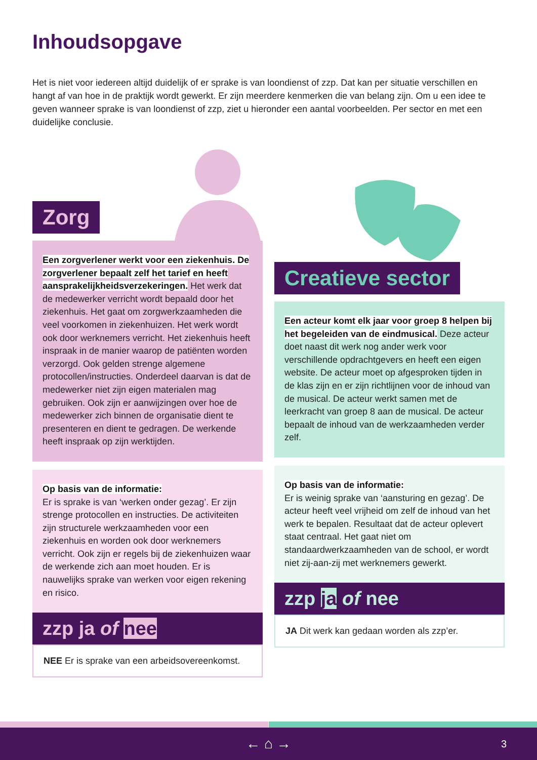Inhoudsopgave
Het is niet voor iedereen altijd duidelijk of er sprake is van loondienst of zzp. Dat kan per situatie verschillen en hangt af van hoe in de praktijk wordt gewerkt. Er zijn meerdere kenmerken die van belang zijn. Om u een idee te geven wanneer sprake is van loondienst of zzp, ziet u hieronder een aantal voorbeelden. Per sector en met een duidelijke conclusie.
Zorg
Een zorgverlener werkt voor een ziekenhuis. De zorgverlener bepaalt zelf het tarief en heeft aansprakelijkheidsverzekeringen. Het werk dat de medewerker verricht wordt bepaald door het ziekenhuis. Het gaat om zorgwerkzaamheden die veel voorkomen in ziekenhuizen. Het werk wordt ook door werknemers verricht. Het ziekenhuis heeft inspraak in de manier waarop de patiënten worden verzorgd. Ook gelden strenge algemene protocollen/instructies. Onderdeel daarvan is dat de medewerker niet zijn eigen materialen mag gebruiken. Ook zijn er aanwijzingen over hoe de medewerker zich binnen de organisatie dient te presenteren en dient te gedragen. De werkende heeft inspraak op zijn werktijden.
Op basis van de informatie:
Er is sprake is van ‘werken onder gezag’. Er zijn strenge protocollen en instructies. De activiteiten zijn structurele werkzaamheden voor een ziekenhuis en worden ook door werknemers verricht. Ook zijn er regels bij de ziekenhuizen waar de werkende zich aan moet houden. Er is nauwelijks sprake van werken voor eigen rekening en risico.
zzp ja of nee
NEE Er is sprake van een arbeidsovereenkomst.
Creatieve sector
Een acteur komt elk jaar voor groep 8 helpen bij het begeleiden van de eindmusical. Deze acteur doet naast dit werk nog ander werk voor verschillende opdrachtgevers en heeft een eigen website. De acteur moet op afgesproken tijden in de klas zijn en er zijn richtlijnen voor de inhoud van de musical. De acteur werkt samen met de leerkracht van groep 8 aan de musical. De acteur bepaalt de inhoud van de werkzaamheden verder zelf.
Op basis van de informatie:
Er is weinig sprake van ‘aansturing en gezag’. De acteur heeft veel vrijheid om zelf de inhoud van het werk te bepalen. Resultaat dat de acteur oplevert staat centraal. Het gaat niet om standaardwerkzaamheden van de school, er wordt niet zij-aan-zij met werknemers gewerkt.
zzp ja of nee
JA Dit werk kan gedaan worden als zzp’er.
← ⌂ → 3